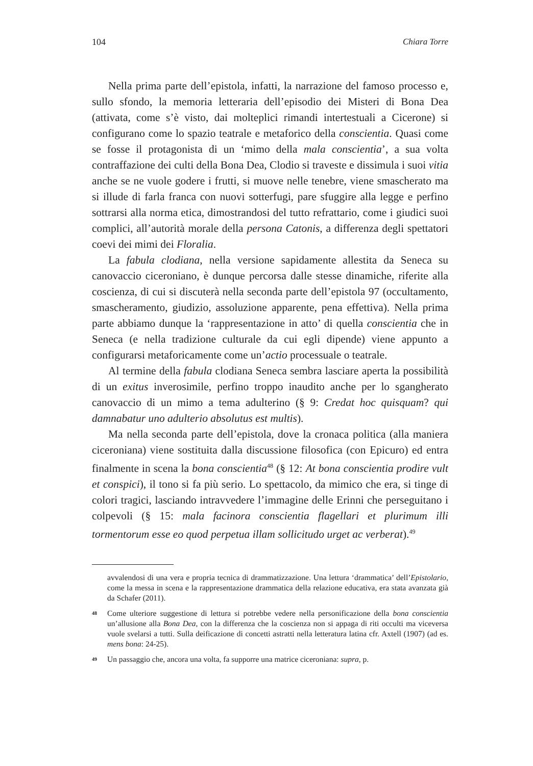104 Chiara Torre
Nella prima parte dell’epistola, infatti, la narrazione del famoso processo e, sullo sfondo, la memoria letteraria dell’episodio dei Misteri di Bona Dea (attivata, come s’è visto, dai molteplici rimandi intertestuali a Cicerone) si configurano come lo spazio teatrale e metaforico della conscientia. Quasi come se fosse il protagonista di un ‘mimo della mala conscientia’, a sua volta contraffazione dei culti della Bona Dea, Clodio si traveste e dissimula i suoi vitia anche se ne vuole godere i frutti, si muove nelle tenebre, viene smascherato ma si illude di farla franca con nuovi sotterfugi, pare sfuggire alla legge e perfino sottrarsi alla norma etica, dimostrandosi del tutto refrattario, come i giudici suoi complici, all’autorità morale della persona Catonis, a differenza degli spettatori coevi dei mimi dei Floralia.
La fabula clodiana, nella versione sapidamente allestita da Seneca su canovaccio ciceroniano, è dunque percorsa dalle stesse dinamiche, riferite alla coscienza, di cui si discuterà nella seconda parte dell’epistola 97 (occultamento, smascheramento, giudizio, assoluzione apparente, pena effettiva). Nella prima parte abbiamo dunque la ‘rappresentazione in atto’ di quella conscientia che in Seneca (e nella tradizione culturale da cui egli dipende) viene appunto a configurarsi metaforicamente come un’actio processuale o teatrale.
Al termine della fabula clodiana Seneca sembra lasciare aperta la possibilità di un exitus inverosimile, perfino troppo inaudito anche per lo sgangherato canovaccio di un mimo a tema adulterino (§ 9: Credat hoc quisquam? qui damnabatur uno adulterio absolutus est multis).
Ma nella seconda parte dell’epistola, dove la cronaca politica (alla maniera ciceroniana) viene sostituita dalla discussione filosofica (con Epicuro) ed entra finalmente in scena la bona conscientia<sup>48</sup> (§ 12: At bona conscientia prodire vult et conspici), il tono si fa più serio. Lo spettacolo, da mimico che era, si tinge di colori tragici, lasciando intravvedere l’immagine delle Erinni che perseguitano i colpevoli (§ 15: mala facinora conscientia flagellari et plurimum illi tormentorum esse eo quod perpetua illam sollicitudo urget ac verberat).<sup>49</sup>
avvalendosi di una vera e propria tecnica di drammatizzazione. Una lettura ‘drammatica’ dell’Epistolario, come la messa in scena e la rappresentazione drammatica della relazione educativa, era stata avanzata già da Schafer (2011).
48 Come ulteriore suggestione di lettura si potrebbe vedere nella personificazione della bona conscientia un’allusione alla Bona Dea, con la differenza che la coscienza non si appaga di riti occulti ma viceversa vuole svelarsi a tutti. Sulla deificazione di concetti astratti nella letteratura latina cfr. Axtell (1907) (ad es. mens bona: 24-25).
49 Un passaggio che, ancora una volta, fa supporre una matrice ciceroniana: supra, p.